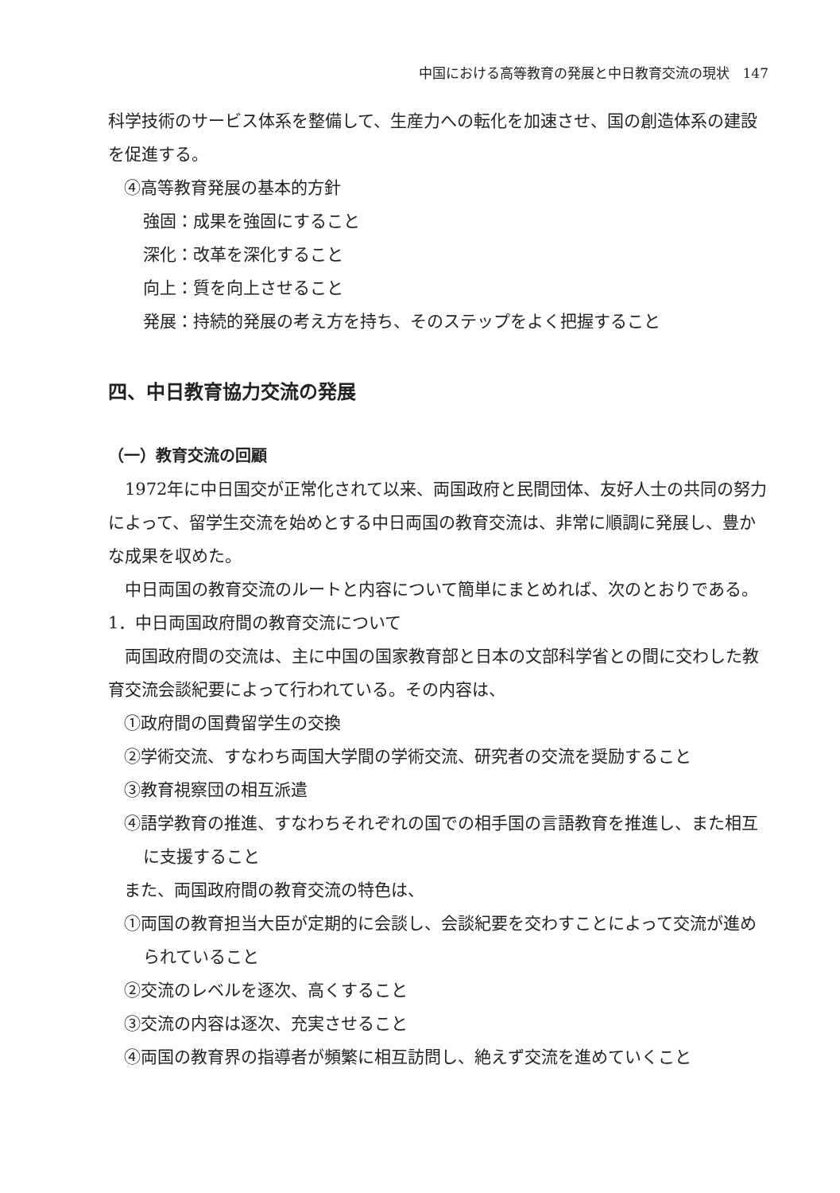中国における高等教育の発展と中日教育交流の現状　147
科学技術のサービス体系を整備して、生産力への転化を加速させ、国の創造体系の建設を促進する。
④高等教育発展の基本的方針
強固：成果を強固にすること
深化：改革を深化すること
向上：質を向上させること
発展：持続的発展の考え方を持ち、そのステップをよく把握すること
四、中日教育協力交流の発展
（一）教育交流の回顧
1972年に中日国交が正常化されて以来、両国政府と民間団体、友好人士の共同の努力によって、留学生交流を始めとする中日両国の教育交流は、非常に順調に発展し、豊かな成果を収めた。
中日両国の教育交流のルートと内容について簡単にまとめれば、次のとおりである。
1．中日両国政府間の教育交流について
両国政府間の交流は、主に中国の国家教育部と日本の文部科学省との間に交わした教育交流会談紀要によって行われている。その内容は、
①政府間の国費留学生の交換
②学術交流、すなわち両国大学間の学術交流、研究者の交流を奨励すること
③教育視察団の相互派遣
④語学教育の推進、すなわちそれぞれの国での相手国の言語教育を推進し、また相互に支援すること
また、両国政府間の教育交流の特色は、
①両国の教育担当大臣が定期的に会談し、会談紀要を交わすことによって交流が進められていること
②交流のレベルを逐次、高くすること
③交流の内容は逐次、充実させること
④両国の教育界の指導者が頻繁に相互訪問し、絶えず交流を進めていくこと